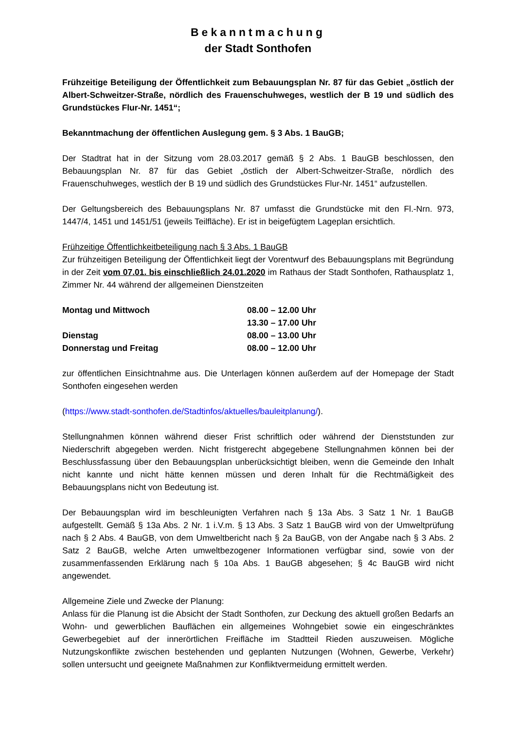Bekanntmachung
der Stadt Sonthofen
Frühzeitige Beteiligung der Öffentlichkeit zum Bebauungsplan Nr. 87 für das Gebiet „östlich der Albert-Schweitzer-Straße, nördlich des Frauenschuhweges, westlich der B 19 und südlich des Grundstückes Flur-Nr. 1451“;
Bekanntmachung der öffentlichen Auslegung gem. § 3 Abs. 1 BauGB;
Der Stadtrat hat in der Sitzung vom 28.03.2017 gemäß § 2 Abs. 1 BauGB beschlossen, den Bebauungsplan Nr. 87 für das Gebiet „östlich der Albert-Schweitzer-Straße, nördlich des Frauenschuhweges, westlich der B 19 und südlich des Grundstückes Flur-Nr. 1451“ aufzustellen.
Der Geltungsbereich des Bebauungsplans Nr. 87 umfasst die Grundstücke mit den Fl.-Nrn. 973, 1447/4, 1451 und 1451/51 (jeweils Teilfläche). Er ist in beigefügtem Lageplan ersichtlich.
Frühzeitige Öffentlichkeitbeteiligung nach § 3 Abs. 1 BauGB
Zur frühzeitigen Beteiligung der Öffentlichkeit liegt der Vorentwurf des Bebauungsplans mit Begründung in der Zeit vom 07.01. bis einschließlich 24.01.2020 im Rathaus der Stadt Sonthofen, Rathausplatz 1, Zimmer Nr. 44 während der allgemeinen Dienstzeiten
| Montag und Mittwoch | 08.00 – 12.00 Uhr |
| | 13.30 – 17.00 Uhr |
| Dienstag | 08.00 – 13.00 Uhr |
| Donnerstag und Freitag | 08.00 – 12.00 Uhr |
zur öffentlichen Einsichtnahme aus. Die Unterlagen können außerdem auf der Homepage der Stadt Sonthofen eingesehen werden
(https://www.stadt-sonthofen.de/Stadtinfos/aktuelles/bauleitplanung/).
Stellungnahmen können während dieser Frist schriftlich oder während der Dienststunden zur Niederschrift abgegeben werden. Nicht fristgerecht abgegebene Stellungnahmen können bei der Beschlussfassung über den Bebauungsplan unberücksichtigt bleiben, wenn die Gemeinde den Inhalt nicht kannte und nicht hätte kennen müssen und deren Inhalt für die Rechtmäßigkeit des Bebauungsplans nicht von Bedeutung ist.
Der Bebauungsplan wird im beschleunigten Verfahren nach § 13a Abs. 3 Satz 1 Nr. 1 BauGB aufgestellt. Gemäß § 13a Abs. 2 Nr. 1 i.V.m. § 13 Abs. 3 Satz 1 BauGB wird von der Umweltprüfung nach § 2 Abs. 4 BauGB, von dem Umweltbericht nach § 2a BauGB, von der Angabe nach § 3 Abs. 2 Satz 2 BauGB, welche Arten umweltbezogener Informationen verfügbar sind, sowie von der zusammenfassenden Erklärung nach § 10a Abs. 1 BauGB abgesehen; § 4c BauGB wird nicht angewendet.
Allgemeine Ziele und Zwecke der Planung:
Anlass für die Planung ist die Absicht der Stadt Sonthofen, zur Deckung des aktuell großen Bedarfs an Wohn- und gewerblichen Bauflächen ein allgemeines Wohngebiet sowie ein eingeschränktes Gewerbegebiet auf der innerörtlichen Freifläche im Stadtteil Rieden auszuweisen. Mögliche Nutzungskonflikte zwischen bestehenden und geplanten Nutzungen (Wohnen, Gewerbe, Verkehr) sollen untersucht und geeignete Maßnahmen zur Konfliktvermeidung ermittelt werden.